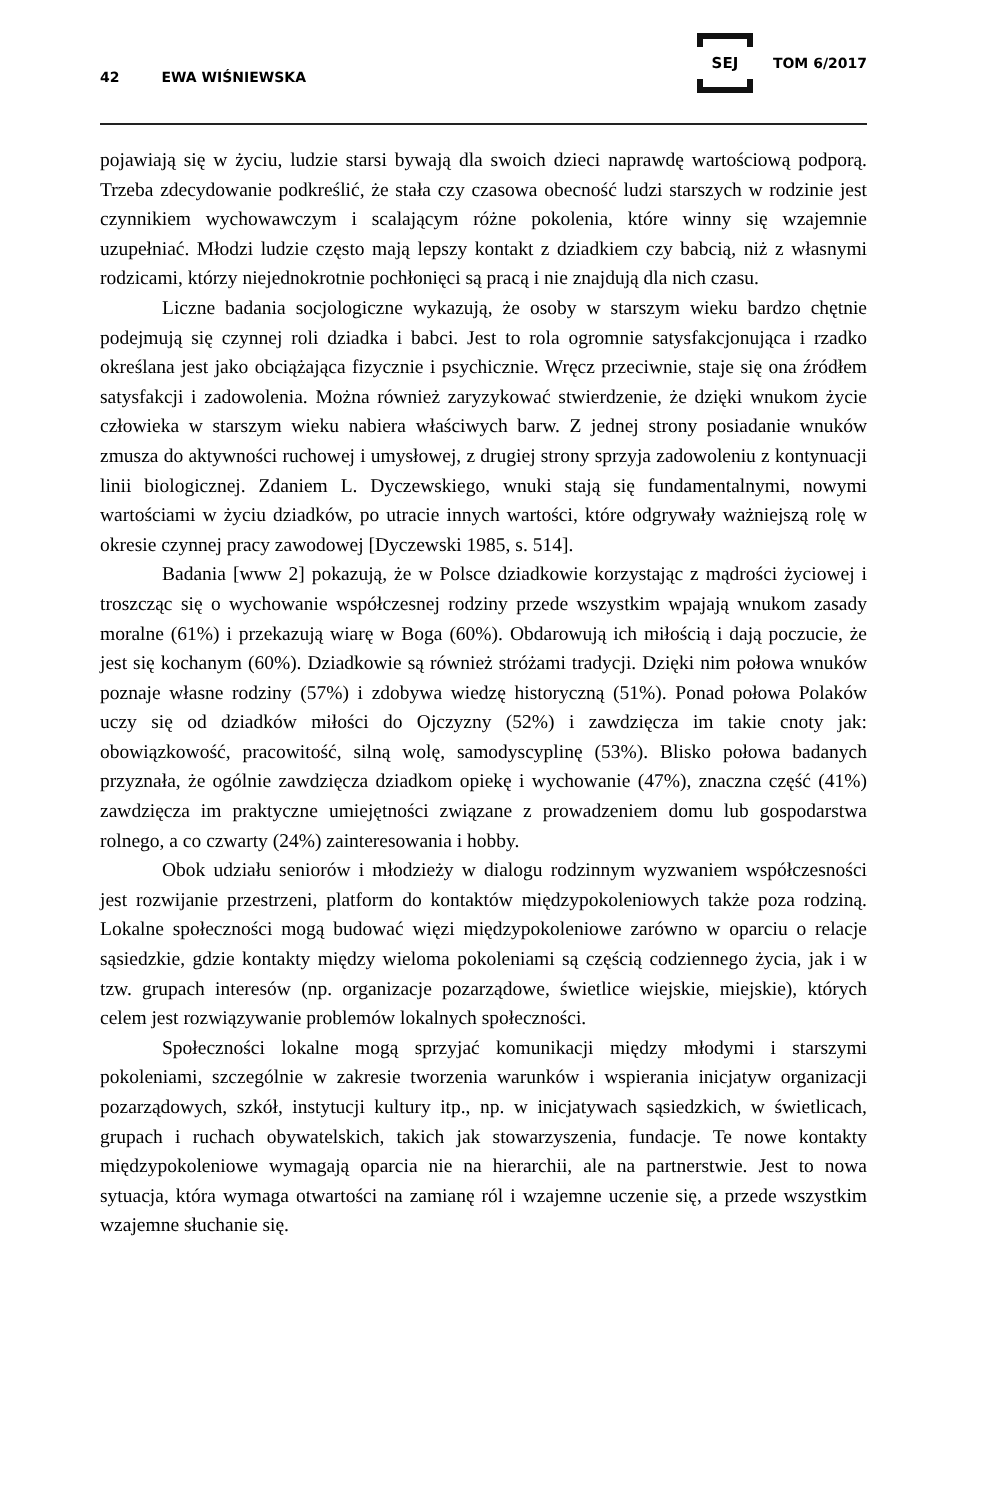42 EWA WIŚNIEWSKA SEJ TOM 6/2017
pojawiają się w życiu, ludzie starsi bywają dla swoich dzieci naprawdę wartościową podporą. Trzeba zdecydowanie podkreślić, że stała czy czasowa obecność ludzi starszych w rodzinie jest czynnikiem wychowawczym i scalającym różne pokolenia, które winny się wzajemnie uzupełniać. Młodzi ludzie często mają lepszy kontakt z dziadkiem czy babcią, niż z własnymi rodzicami, którzy niejednokrotnie pochłonięci są pracą i nie znajdują dla nich czasu.
Liczne badania socjologiczne wykazują, że osoby w starszym wieku bardzo chętnie podejmują się czynnej roli dziadka i babci. Jest to rola ogromnie satysfakcjonująca i rzadko określana jest jako obciążająca fizycznie i psychicznie. Wręcz przeciwnie, staje się ona źródłem satysfakcji i zadowolenia. Można również zaryzykować stwierdzenie, że dzięki wnukom życie człowieka w starszym wieku nabiera właściwych barw. Z jednej strony posiadanie wnuków zmusza do aktywności ruchowej i umysłowej, z drugiej strony sprzyja zadowoleniu z kontynuacji linii biologicznej. Zdaniem L. Dyczewskiego, wnuki stają się fundamentalnymi, nowymi wartościami w życiu dziadków, po utracie innych wartości, które odgrywały ważniejszą rolę w okresie czynnej pracy zawodowej [Dyczewski 1985, s. 514].
Badania [www 2] pokazują, że w Polsce dziadkowie korzystając z mądrości życiowej i troszcząc się o wychowanie współczesnej rodziny przede wszystkim wpajają wnukom zasady moralne (61%) i przekazują wiarę w Boga (60%). Obdarowują ich miłością i dają poczucie, że jest się kochanym (60%). Dziadkowie są również stróżami tradycji. Dzięki nim połowa wnuków poznaje własne rodziny (57%) i zdobywa wiedzę historyczną (51%). Ponad połowa Polaków uczy się od dziadków miłości do Ojczyzny (52%) i zawdzięcza im takie cnoty jak: obowiązkowość, pracowitość, silną wolę, samodyscyplinę (53%). Blisko połowa badanych przyznała, że ogólnie zawdzięcza dziadkom opiekę i wychowanie (47%), znaczna część (41%) zawdzięcza im praktyczne umiejętności związane z prowadzeniem domu lub gospodarstwa rolnego, a co czwarty (24%) zainteresowania i hobby.
Obok udziału seniorów i młodzieży w dialogu rodzinnym wyzwaniem współczesności jest rozwijanie przestrzeni, platform do kontaktów międzypokoleniowych także poza rodziną. Lokalne społeczności mogą budować więzi międzypokoleniowe zarówno w oparciu o relacje sąsiedzkie, gdzie kontakty między wieloma pokoleniami są częścią codziennego życia, jak i w tzw. grupach interesów (np. organizacje pozarządowe, świetlice wiejskie, miejskie), których celem jest rozwiązywanie problemów lokalnych społeczności.
Społeczności lokalne mogą sprzyjać komunikacji między młodymi i starszymi pokoleniami, szczególnie w zakresie tworzenia warunków i wspierania inicjatyw organizacji pozarządowych, szkół, instytucji kultury itp., np. w inicjatywach sąsiedzkich, w świetlicach, grupach i ruchach obywatelskich, takich jak stowarzyszenia, fundacje. Te nowe kontakty międzypokoleniowe wymagają oparcia nie na hierarchii, ale na partnerstwie. Jest to nowa sytuacja, która wymaga otwartości na zamianę ról i wzajemne uczenie się, a przede wszystkim wzajemne słuchanie się.